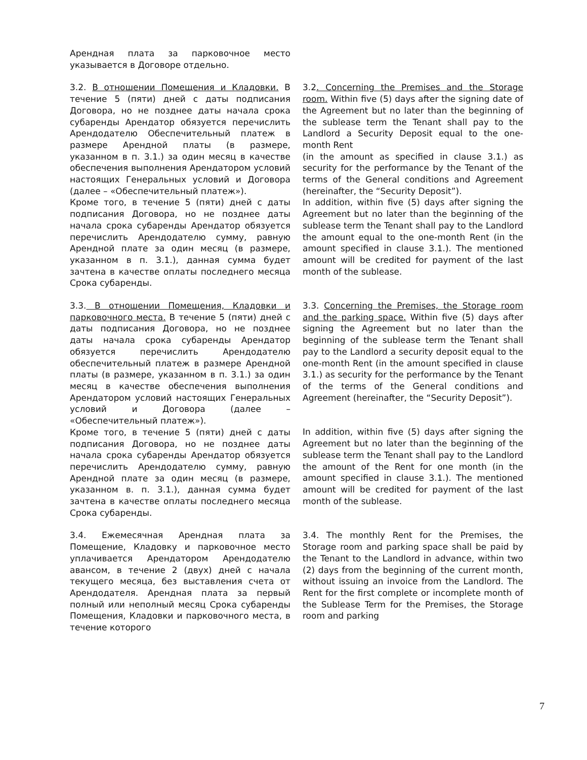| Арендная плата за парковочное место указывается в Договоре отдельно. | |
| 3.2. В отношении Помещения и Кладовки. В течение 5 (пяти) дней с даты подписания Договора, но не позднее даты начала срока субаренды Арендатор обязуется перечислить Арендодателю Обеспечительный платеж в размере Арендной платы (в размере, указанном в п. 3.1.) за один месяц в качестве обеспечения выполнения Арендатором условий настоящих Генеральных условий и Договора (далее – «Обеспечительный платеж»). Кроме того, в течение 5 (пяти) дней с даты подписания Договора, но не позднее даты начала срока субаренды Арендатор обязуется перечислить Арендодателю сумму, равную Арендной плате за один месяц (в размере, указанном в п. 3.1.), данная сумма будет зачтена в качестве оплаты последнего месяца Срока субаренды. | 3.2 . Concerning the Premises and the Storage room. Within five (5) days after the signing date of the Agreement but no later than the beginning of the sublease term the Tenant shall pay to the Landlord a Security Deposit equal to the one-month Rent (in the amount as specified in clause 3.1.) as security for the performance by the Tenant of the terms of the General conditions and Agreement (hereinafter, the “Security Deposit”). In addition, within five (5) days after signing the Agreement but no later than the beginning of the sublease term the Tenant shall pay to the Landlord the amount equal to the one-month Rent (in the amount specified in clause 3.1.). The mentioned amount will be credited for payment of the last month of the sublease. |
| 3.3. В отношении Помещения, Кладовки и парковочного места. В течение 5 (пяти) дней с даты подписания Договора, но не позднее даты начала срока субаренды Арендатор обязуется перечислить Арендодателю обеспечительный платеж в размере Арендной платы (в размере, указанном в п. 3.1.) за один месяц в качестве обеспечения выполнения Арендатором условий настоящих Генеральных условий и Договора (далее – «Обеспечительный платеж»). Кроме того, в течение 5 (пяти) дней с даты подписания Договора, но не позднее даты начала срока субаренды Арендатор обязуется перечислить Арендодателю сумму, равную Арендной плате за один месяц (в размере, указанном в. п. 3.1.), данная сумма будет зачтена в качестве оплаты последнего месяца Срока субаренды. | 3.3. Concerning the Premises, the Storage room and the parking space. Within five (5) days after signing the Agreement but no later than the beginning of the sublease term the Tenant shall pay to the Landlord a security deposit equal to the one-month Rent (in the amount specified in clause 3.1.) as security for the performance by the Tenant of the terms of the General conditions and Agreement (hereinafter, the “Security Deposit”). In addition, within five (5) days after signing the Agreement but no later than the beginning of the sublease term the Tenant shall pay to the Landlord the amount of the Rent for one month (in the amount specified in clause 3.1.). The mentioned amount will be credited for payment of the last month of the sublease. |
| 3.4. Ежемесячная Арендная плата за Помещение, Кладовку и парковочное место уплачивается Арендатором Арендодателю авансом, в течение 2 (двух) дней с начала текущего месяца, без выставления счета от Арендодателя. Арендная плата за первый полный или неполный месяц Срока субаренды Помещения, Кладовки и парковочного места, в течение которого | 3.4. The monthly Rent for the Premises, the Storage room and parking space shall be paid by the Tenant to the Landlord in advance, within two (2) days from the beginning of the current month, without issuing an invoice from the Landlord. The Rent for the first complete or incomplete month of the Sublease Term for the Premises, the Storage room and parking |
7